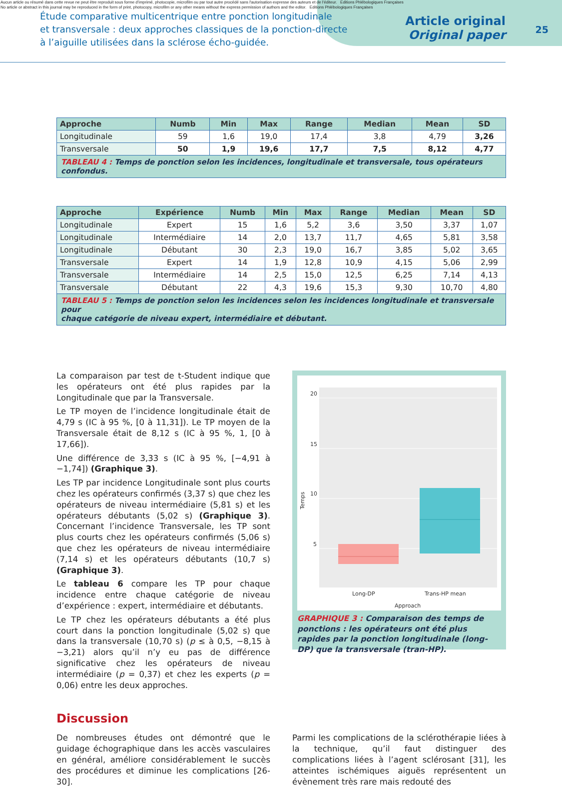Aucun article ou résumé dans cette revue ne peut être reproduit sous forme d'imprimé, photocopie, microfilm ou par tout autre procédé sans l'autorisation expresse des auteurs et de l'éditeur. Editions Phlébologiques Françaises
No article or abstract in this journal may be reproduced in the form of print, photocopy, microfilm or any other means without the express permission of authors and the editor. Editions Phlébologiques Françaises
Étude comparative multicentrique entre ponction longitudinale
et transversale : deux approches classiques de la ponction-directe
à l’aiguille utilisées dans la sclérose écho-guidée.
Article original
Original paper
25
| Approche | Numb | Min | Max | Range | Median | Mean | SD |
| --- | --- | --- | --- | --- | --- | --- | --- |
| Longitudinale | 59 | 1,6 | 19,0 | 17,4 | 3,8 | 4,79 | 3,26 |
| Transversale | 50 | 1,9 | 19,6 | 17,7 | 7,5 | 8,12 | 4,77 |
| TABLEAU 4 : Temps de ponction selon les incidences, longitudinale et transversale, tous opérateurs confondus. | | | | | | | |
| Approche | Expérience | Numb | Min | Max | Range | Median | Mean | SD |
| --- | --- | --- | --- | --- | --- | --- | --- | --- |
| Longitudinale | Expert | 15 | 1,6 | 5,2 | 3,6 | 3,50 | 3,37 | 1,07 |
| Longitudinale | Intermédiaire | 14 | 2,0 | 13,7 | 11,7 | 4,65 | 5,81 | 3,58 |
| Longitudinale | Débutant | 30 | 2,3 | 19,0 | 16,7 | 3,85 | 5,02 | 3,65 |
| Transversale | Expert | 14 | 1,9 | 12,8 | 10,9 | 4,15 | 5,06 | 2,99 |
| Transversale | Intermédiaire | 14 | 2,5 | 15,0 | 12,5 | 6,25 | 7,14 | 4,13 |
| Transversale | Débutant | 22 | 4,3 | 19,6 | 15,3 | 9,30 | 10,70 | 4,80 |
| TABLEAU 5 : Temps de ponction selon les incidences selon les incidences longitudinale et transversale pour chaque catégorie de niveau expert, intermédiaire et débutant. | | | | | | | | |
La comparaison par test de t-Student indique que les opérateurs ont été plus rapides par la Longitudinale que par la Transversale.
Le TP moyen de l’incidence longitudinale était de 4,79 s (IC à 95 %, [0 à 11,31]). Le TP moyen de la Transversale était de 8,12 s (IC à 95 %, 1, [0 à 17,66]).
Une différence de 3,33 s (IC à 95 %, [−4,91 à −1,74]) (Graphique 3).
Les TP par incidence Longitudinale sont plus courts chez les opérateurs confirmés (3,37 s) que chez les opérateurs de niveau intermédiaire (5,81 s) et les opérateurs débutants (5,02 s) (Graphique 3). Concernant l’incidence Transversale, les TP sont plus courts chez les opérateurs confirmés (5,06 s) que chez les opérateurs de niveau intermédiaire (7,14 s) et les opérateurs débutants (10,7 s) (Graphique 3).
Le tableau 6 compare les TP pour chaque incidence entre chaque catégorie de niveau d’expérience : expert, intermédiaire et débutants.
Le TP chez les opérateurs débutants a été plus court dans la ponction longitudinale (5,02 s) que dans la transversale (10,70 s) (p ≤ à 0,5, −8,15 à −3,21) alors qu’il n’y eu pas de différence significative chez les opérateurs de niveau intermédiaire (p = 0,37) et chez les experts (p = 0,06) entre les deux approches.
20
15
10
5
Temps
Long-DP
Trans-HP mean
Approach
GRAPHIQUE 3 : Comparaison des temps de ponctions : les opérateurs ont été plus rapides par la ponction longitudinale (long-DP) que la transversale (tran-HP).
Discussion
De nombreuses études ont démontré que le guidage échographique dans les accès vasculaires en général, améliore considérablement le succès des procédures et diminue les complications [26-30].
Parmi les complications de la sclérothérapie liées à la technique, qu’il faut distinguer des complications liées à l’agent sclérosant [31], les atteintes ischémiques aiguës représentent un évènement très rare mais redouté des